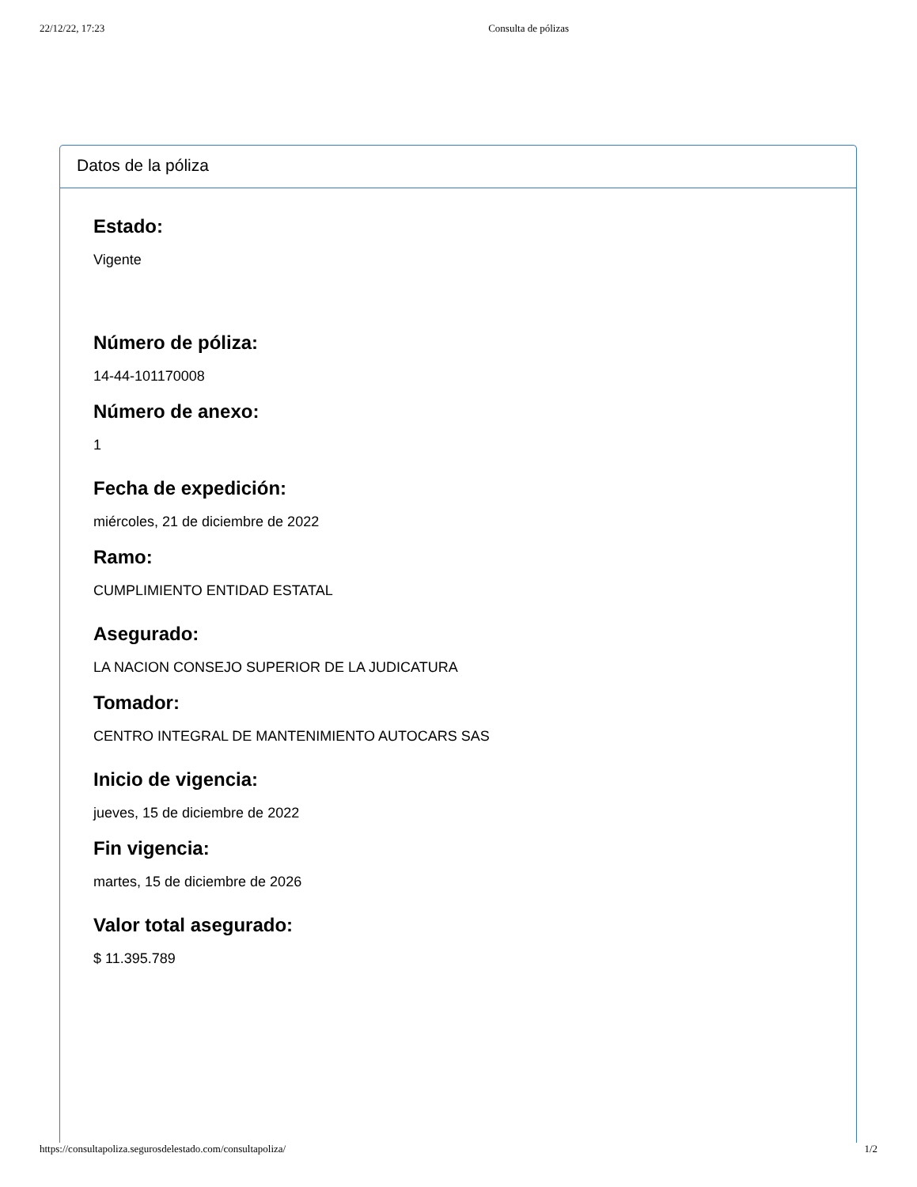22/12/22, 17:23 Consulta de pólizas
Datos de la póliza
Estado:
Vigente
Número de póliza:
14-44-101170008
Número de anexo:
1
Fecha de expedición:
miércoles, 21 de diciembre de 2022
Ramo:
CUMPLIMIENTO ENTIDAD ESTATAL
Asegurado:
LA NACION CONSEJO SUPERIOR DE LA JUDICATURA
Tomador:
CENTRO INTEGRAL DE MANTENIMIENTO AUTOCARS SAS
Inicio de vigencia:
jueves, 15 de diciembre de 2022
Fin vigencia:
martes, 15 de diciembre de 2026
Valor total asegurado:
$ 11.395.789
https://consultapoliza.segurosdelestado.com/consultapoliza/ 1/2